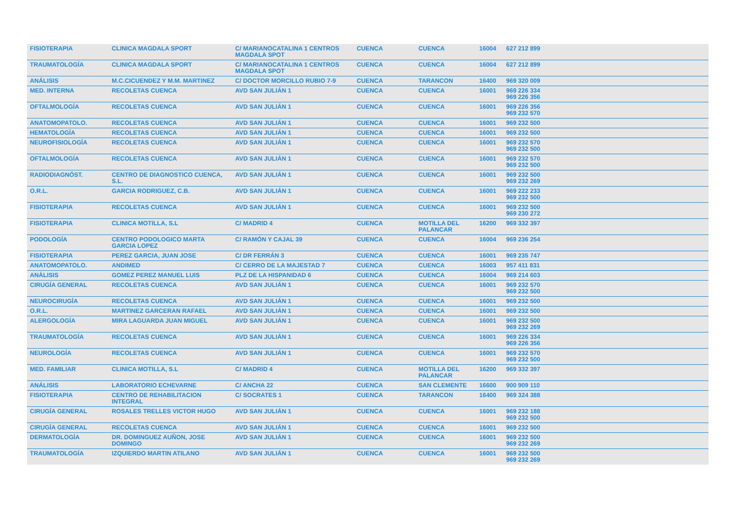| FISIOTERAPIA | CLINICA MAGDALA SPORT | C/ MARIANOCATALINA 1 CENTROS MAGDALA SPOT | CUENCA | CUENCA | 16004 | 627 212 899 |
| TRAUMATOLOGÍA | CLINICA MAGDALA SPORT | C/ MARIANOCATALINA 1 CENTROS MAGDALA SPOT | CUENCA | CUENCA | 16004 | 627 212 899 |
| ANÁLISIS | M.C.CICUENDEZ Y M.M. MARTINEZ | C/ DOCTOR MORCILLO RUBIO 7-9 | CUENCA | TARANCON | 16400 | 969 320 009 |
| MED. INTERNA | RECOLETAS CUENCA | AVD SAN JULIÁN 1 | CUENCA | CUENCA | 16001 | 969 226 334 969 226 356 |
| OFTALMOLOGÍA | RECOLETAS CUENCA | AVD SAN JULIÁN 1 | CUENCA | CUENCA | 16001 | 969 226 356 969 232 570 |
| ANATOMOPATOLO. | RECOLETAS CUENCA | AVD SAN JULIÁN 1 | CUENCA | CUENCA | 16001 | 969 232 500 |
| HEMATOLOGÍA | RECOLETAS CUENCA | AVD SAN JULIÁN 1 | CUENCA | CUENCA | 16001 | 969 232 500 |
| NEUROFISIOLOGÍA | RECOLETAS CUENCA | AVD SAN JULIÁN 1 | CUENCA | CUENCA | 16001 | 969 232 570 969 232 500 |
| OFTALMOLOGÍA | RECOLETAS CUENCA | AVD SAN JULIÁN 1 | CUENCA | CUENCA | 16001 | 969 232 570 969 232 500 |
| RADIODIAGNÓST. | CENTRO DE DIAGNOSTICO CUENCA, S.L. | AVD SAN JULIÁN 1 | CUENCA | CUENCA | 16001 | 969 232 500 969 232 269 |
| O.R.L. | GARCIA RODRIGUEZ, C.B. | AVD SAN JULIÁN 1 | CUENCA | CUENCA | 16001 | 969 222 233 969 232 500 |
| FISIOTERAPIA | RECOLETAS CUENCA | AVD SAN JULIÁN 1 | CUENCA | CUENCA | 16001 | 969 232 500 969 230 272 |
| FISIOTERAPIA | CLINICA MOTILLA, S.L | C/ MADRID 4 | CUENCA | MOTILLA DEL PALANCAR | 16200 | 969 332 397 |
| PODOLOGÍA | CENTRO PODOLOGICO MARTA GARCIA LOPEZ | C/ RAMÓN Y CAJAL 39 | CUENCA | CUENCA | 16004 | 969 236 254 |
| FISIOTERAPIA | PEREZ GARCIA, JUAN JOSE | C/ DR FERRÁN 3 | CUENCA | CUENCA | 16001 | 969 235 747 |
| ANATOMOPATOLO. | ANDIMED | C/ CERRO DE LA MAJESTAD 7 | CUENCA | CUENCA | 16003 | 957 411 831 |
| ANÁLISIS | GOMEZ PEREZ MANUEL LUIS | PLZ DE LA HISPANIDAD 6 | CUENCA | CUENCA | 16004 | 969 214 603 |
| CIRUGÍA GENERAL | RECOLETAS CUENCA | AVD SAN JULIÁN 1 | CUENCA | CUENCA | 16001 | 969 232 570 969 232 500 |
| NEUROCIRUGÍA | RECOLETAS CUENCA | AVD SAN JULIÁN 1 | CUENCA | CUENCA | 16001 | 969 232 500 |
| O.R.L. | MARTINEZ GARCERAN RAFAEL | AVD SAN JULIÁN 1 | CUENCA | CUENCA | 16001 | 969 232 500 |
| ALERGOLOGÍA | MIRA LAGUARDA JUAN MIGUEL | AVD SAN JULIÁN 1 | CUENCA | CUENCA | 16001 | 969 232 500 969 232 269 |
| TRAUMATOLOGÍA | RECOLETAS CUENCA | AVD SAN JULIÁN 1 | CUENCA | CUENCA | 16001 | 969 226 334 969 226 356 |
| NEUROLOGÍA | RECOLETAS CUENCA | AVD SAN JULIÁN 1 | CUENCA | CUENCA | 16001 | 969 232 570 969 232 500 |
| MED. FAMILIAR | CLINICA MOTILLA, S.L | C/ MADRID 4 | CUENCA | MOTILLA DEL PALANCAR | 16200 | 969 332 397 |
| ANÁLISIS | LABORATORIO ECHEVARNE | C/ ANCHA 22 | CUENCA | SAN CLEMENTE | 16600 | 900 909 110 |
| FISIOTERAPIA | CENTRO DE REHABILITACION INTEGRAL | C/ SOCRATES 1 | CUENCA | TARANCON | 16400 | 969 324 388 |
| CIRUGÍA GENERAL | ROSALES TRELLES VICTOR HUGO | AVD SAN JULIÁN 1 | CUENCA | CUENCA | 16001 | 969 232 188 969 232 500 |
| CIRUGÍA GENERAL | RECOLETAS CUENCA | AVD SAN JULIÁN 1 | CUENCA | CUENCA | 16001 | 969 232 500 |
| DERMATOLOGÍA | DR. DOMINGUEZ AUÑON, JOSE DOMINGO | AVD SAN JULIÁN 1 | CUENCA | CUENCA | 16001 | 969 232 500 969 232 269 |
| TRAUMATOLOGÍA | IZQUIERDO MARTIN ATILANO | AVD SAN JULIÁN 1 | CUENCA | CUENCA | 16001 | 969 232 500 969 232 269 |